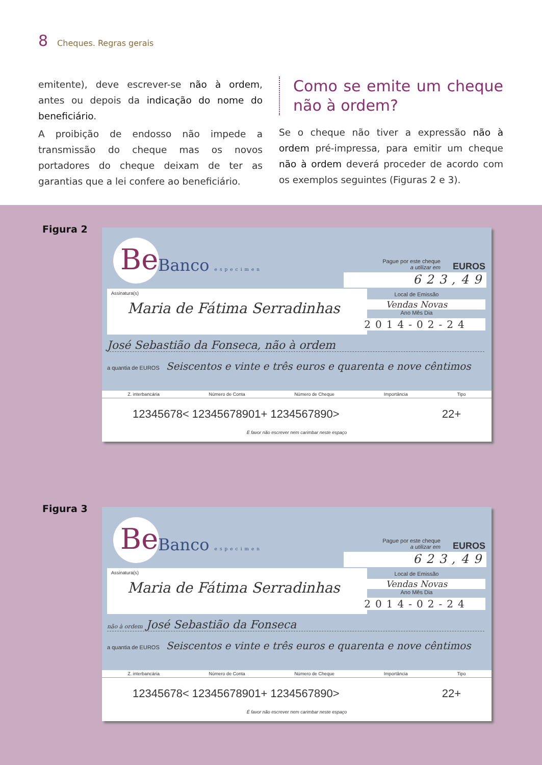8 Cheques. Regras gerais
emitente), deve escrever-se não à ordem, antes ou depois da indicação do nome do beneficiário.
A proibição de endosso não impede a transmissão do cheque mas os novos portadores do cheque deixam de ter as garantias que a lei confere ao beneficiário.
Como se emite um cheque não à ordem?
Se o cheque não tiver a expressão não à ordem pré-impressa, para emitir um cheque não à ordem deverá proceder de acordo com os exemplos seguintes (Figuras 2 e 3).
Figura 2
Be
Banco especimen
Pague por este cheque
a utilizar em
EUROS
623,49
Assinatura(s)
Maria de Fátima Serradinhas
Local de Emissão
Vendas Novas
Ano Mês Dia
2014-02-24
José Sebastião da Fonseca, não à ordem
a quantia de EUROS Seiscentos e vinte e três euros e quarenta e nove cêntimos
Z. interbancária Número de Conta Número de Cheque Importância Tipo
12345678< 12345678901+ 1234567890> 22+
É favor não escrever nem carimbar neste espaço
Figura 3
Be
Banco especimen
Pague por este cheque
a utilizar em
EUROS
623,49
Assinatura(s)
Maria de Fátima Serradinhas
Local de Emissão
Vendas Novas
Ano Mês Dia
2014-02-24
não à ordem José Sebastião da Fonseca
a quantia de EUROS Seiscentos e vinte e três euros e quarenta e nove cêntimos
Z. interbancária Número de Conta Número de Cheque Importância Tipo
12345678< 12345678901+ 1234567890> 22+
É favor não escrever nem carimbar neste espaço